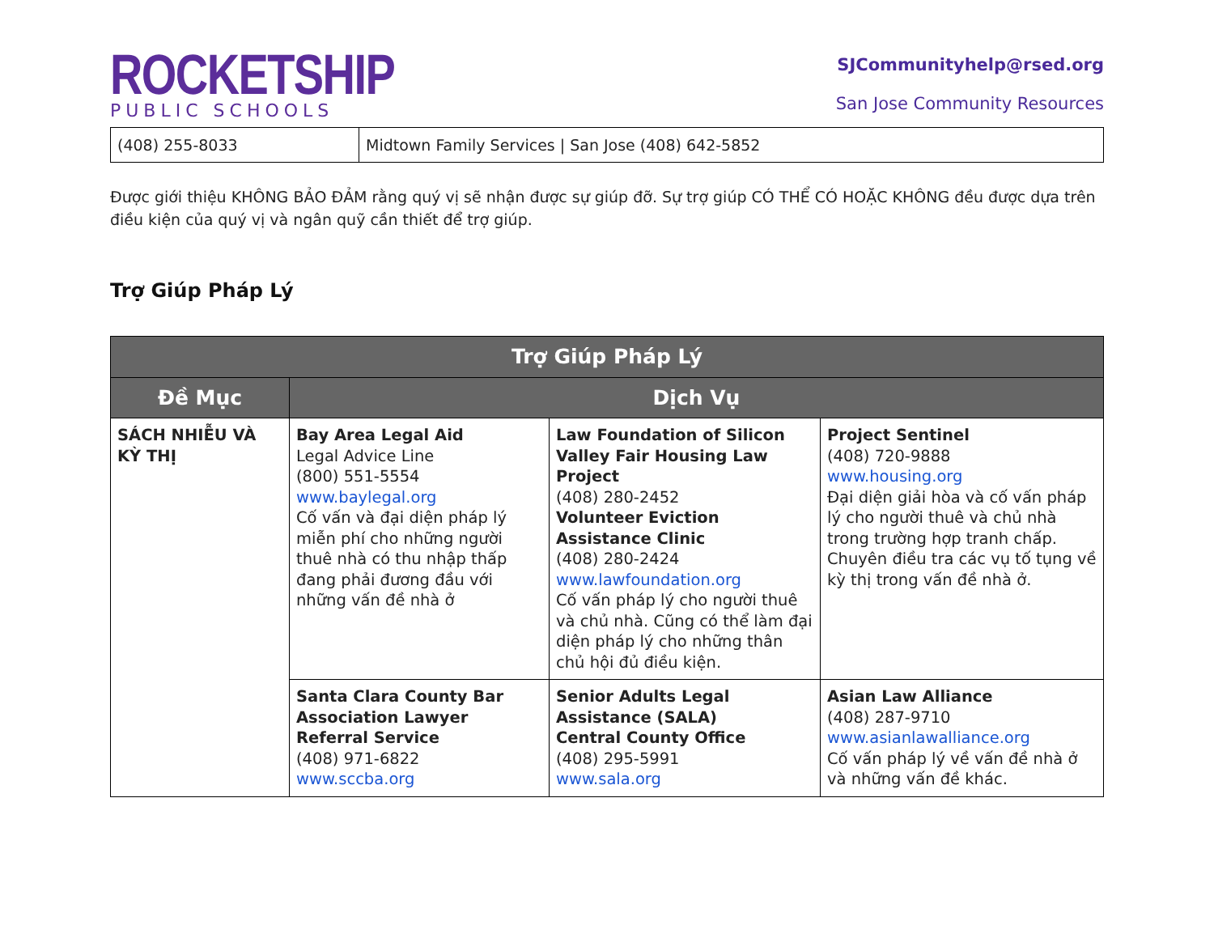ROCKETSHIP
PUBLIC SCHOOLS
SJCommunityhelp@rsed.org
San Jose Community Resources
| (408) 255-8033 | Midtown Family Services / San Jose (408) 642-5852 |
Được giới thiệu KHÔNG BẢO ĐẢM rằng quý vị sẽ nhận được sự giúp đỡ. Sự trợ giúp CÓ THỂ CÓ HOẶC KHÔNG đều được dựa trên điều kiện của quý vị và ngân quỹ cần thiết để trợ giúp.
Trợ Giúp Pháp Lý
| Trợ Giúp Pháp Lý | | | |
| --- | --- | --- | --- |
| Đề Mục | Dịch Vụ | | |
| SÁCH NHIỄU VÀ KỲ THỊ | Bay Area Legal Aid Legal Advice Line (800) 551-5554 www.baylegal.org Cố vấn và đại diện pháp lý miễn phí cho những người thuê nhà có thu nhập thấp đang phải đương đầu với những vấn đề nhà ở | Law Foundation of Silicon Valley Fair Housing Law Project (408) 280-2452 Volunteer Eviction Assistance Clinic (408) 280-2424 www.lawfoundation.org Cố vấn pháp lý cho người thuê và chủ nhà. Cũng có thể làm đại diện pháp lý cho những thân chủ hội đủ điều kiện. | Project Sentinel (408) 720-9888 www.housing.org Đại diện giải hòa và cố vấn pháp lý cho người thuê và chủ nhà trong trường hợp tranh chấp. Chuyên điều tra các vụ tố tụng về kỳ thị trong vấn đề nhà ở. |
| | Santa Clara County Bar Association Lawyer Referral Service (408) 971-6822 www.sccba.org | Senior Adults Legal Assistance (SALA) Central County Office (408) 295-5991 www.sala.org | Asian Law Alliance (408) 287-9710 www.asianlawalliance.org Cố vấn pháp lý về vấn đề nhà ở và những vấn đề khác. |